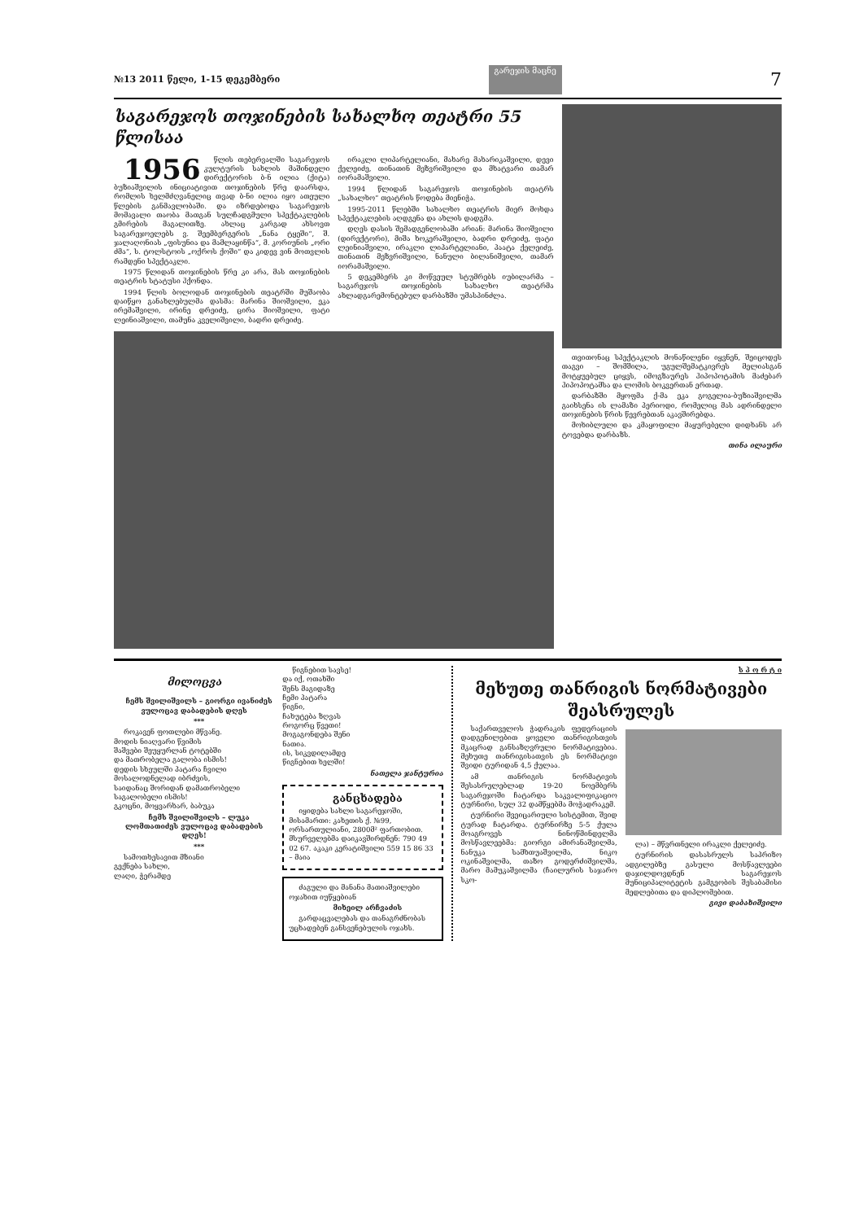№13 2011 წელი, 1-15 დეკემბერი
გარეჯის მაცნე
7
საგარეჯოს თოჯინების სახალხო თეატრი 55 წლისაა
1956 წლის თებერვალში საგარეჯოს კულტურის სახლის მაშინდელი დირექტორის ბ-ნ ილია (ქიტა) ბუზიაშვილის ინიციატივით თოჯინების წრე დაარსდა, რომლის ხელმძღვანელიც თვად ბ-ნი ილია იყო ათეული წლების განმავლობაში. და იზრდებოდა საგარეჯოს მომავალი თაობა მათგან სულჩადგმული სპექტაკლების გმირების მაგალითზე. ახლაც კარგად ახსოვთ საგარეჯოელებს ვ. შეემბერგერის „ნანა ტყეში“, შ. ჯალაღონიას „ფისუნია და მამლაყინწა“, მ. კორიუნის „ორი ძმა“, ს. ტოლსტოის „ოქროს ქოში“ და კიდევ ვინ მოთვლის რამდენი სპექტაკლი.
1975 წლიდან თოჯინების წრე კი არა, მას თოჯინების თეატრის სტატუსი ჰქონდა.
1994 წლის ბოლოდან თოჯინების თეატრში მუშაობა დაიწყო განახლებულმა დასმა: მარინა შიოშვილი, ეკა ირემაშვილი, ირინე დრეიძე, ცირა შიოშვილი, ფატი ლეინიაშვილი, თამუნა კველიშვილი, ბადრი დრეიძე.
ირაკლი ლიპარტელიანი, მახარე მახარიკაშვილი, დევი ქელეიძე, თინათინ მეზვრიშვილი და მხატვარი თამარ იორამაშვილი.
1994 წლიდან საგარეჯოს თოჯინების თეატრს „სახალხო“ თეატრის წოდება მიენიჭა.
1995-2011 წლებში სახალხო თეატრის მიერ მოხდა სპექტაკლების აღდგენა და ახლის დადგმა.
დღეს დასის შემადგენლობაში არიან: მარინა შიოშვილი (დირექტორი), მიშა ხოკერაშვილი, ბადრი დრეიძე, ფატი ლეინიაშვილი, ირაკლი ლიპარტელიანი, პაატა ქელეიძე, თინათინ მეზვრიშვილი, ნანული ბილანიშვილი, თამარ იორამაშვილი.
5 დეკემბერს კი მოწვეულ სტუმრებს იუბილარმა – საგარეჯოს თოჯინების სახალხო თეატრმა ახლადგარემონტებულ დარბაზში უმასპინძლა.
თვითონაც სპექტაკლის მონაწილენი იყვნენ, შეიცოდეს თაგვი – შომშილა, უგულშემატკივრეს მელიასგან მოტყუებულ ციყვს, იმოგზაურეს ჰიპოპოტამის მაძებარ ჰიპოპოტამსა და ლომის ბოკვერთან ერთად.
დარბაზში მყოფმა ქ-მა ეკა გოგელია-ბუზიაშვილმა გაიხსენა ის ლამაზი პერიოდი, რომელიც მას ადრინდელი თოჯინების წრის წევრებთან აკავშირებდა.
მოხიბლული და კმაყოფილი მაყურებელი დიდხანს არ ტოვებდა დარბაზს.
თინა ილაური
მილოცვა
ჩემს შვილიშვილს – გიორგი ივანიძეს ვულოცავ დაბადების დღეს
***
როკავენ ფოთლები მწვანე.
მოდის ნიაღვარი წვიმის
შაშვები შეუყურლან ტოტებში
და მათრობელა გალობა ისმის!
დედის სხეულში პატარა ჩვილი
მოსალოდნელად იბრძვის,
საიდანაც შორიდან დამათრობელი
საგალობელი ისმის!
გკოცნი, მოყვარხარ, ბაბუკა
ჩემს შვილიშვილს – ლუკა ლომთათიძეს ვულოცავ დაბადების დღეს!
***
სამოთხესავით მზიანი
გექნება სახლი,
ლაღი, ჭერამდე
წიგნებით სავსე!
და იქ, ოთახში
შენს მაგიდაზე
ჩემი პატარა
წიგნი,
ჩახუტება ზღვას
როგორც წვეთი!
მოგაგონდება შენი
ნათია.
ის, სიკვდილამდე
წიგნებით ხელში!
ნათელა ჯანტურია
განცხადება
იყიდება სახლი საგარეჯოში, მისამართი: კახეთის ქ. №99, ორსართულიანი, 2800მ² ფართობით. მსურველებმა დაიკავშირდნენ: 790 49 02 67. აკაკი კერატიშვილი 559 15 86 33 – მაია
ძაგული და მანანა მათიაშვილები ოჯახით იუწყებიან
მიხეილ არჩვაძის
გარდაცვალებას და თანაგრძნობას უცხადებენ განსვენებულის ოჯახს.
ს პ ო რ ტ ი
მეხუთე თანრიგის ნორმატივები შეასრულეს
საქართველოს ჭადრაკის ფედერაციის დადგენილებით ყოველი თანრიგისთვის მკაცრად განსაზღვრული ნორმატივებია. მეხუთე თანრიგისათვის ეს ნორმატივი შვიდი ტურიდან 4,5 ქულაა.
ამ თანრიგის ნორმატივის შესასრულებლად 19-20 ნოემბერს საგარეჯოში ჩატარდა საკვალიფიკაციო ტურნირი, სულ 32 დამწყებმა მოჭადრაკემ.
ტურნირი შვეიცარიული სისტემით, შვიდ ტურად ჩატარდა. ტურნირზე 5-5 ქულა მოაგროვეს ნინოწმინდელმა მოსწავლეებმა: გიორგი ამირანაშვილმა, ნანუკა სამხთუაშვილმა, ნიკო ოკინაშვილმა, თაზო გოდერძიშვილმა, მარო მამუკაშვილმა (ჩაილურის საჯარო სკო-
ლა) – მწვრთნელი ირაკლი ქელეიძე.
ტურნირის დასასრულს საპრიზო ადგილებზე გასული მოსწავლეები დაჯილდოვდნენ საგარეჯოს მუნიციპალიტეტის გამგეობის შესაბამისი მედლებითა და დიპლომებით.
გივი დაბახიშვილი